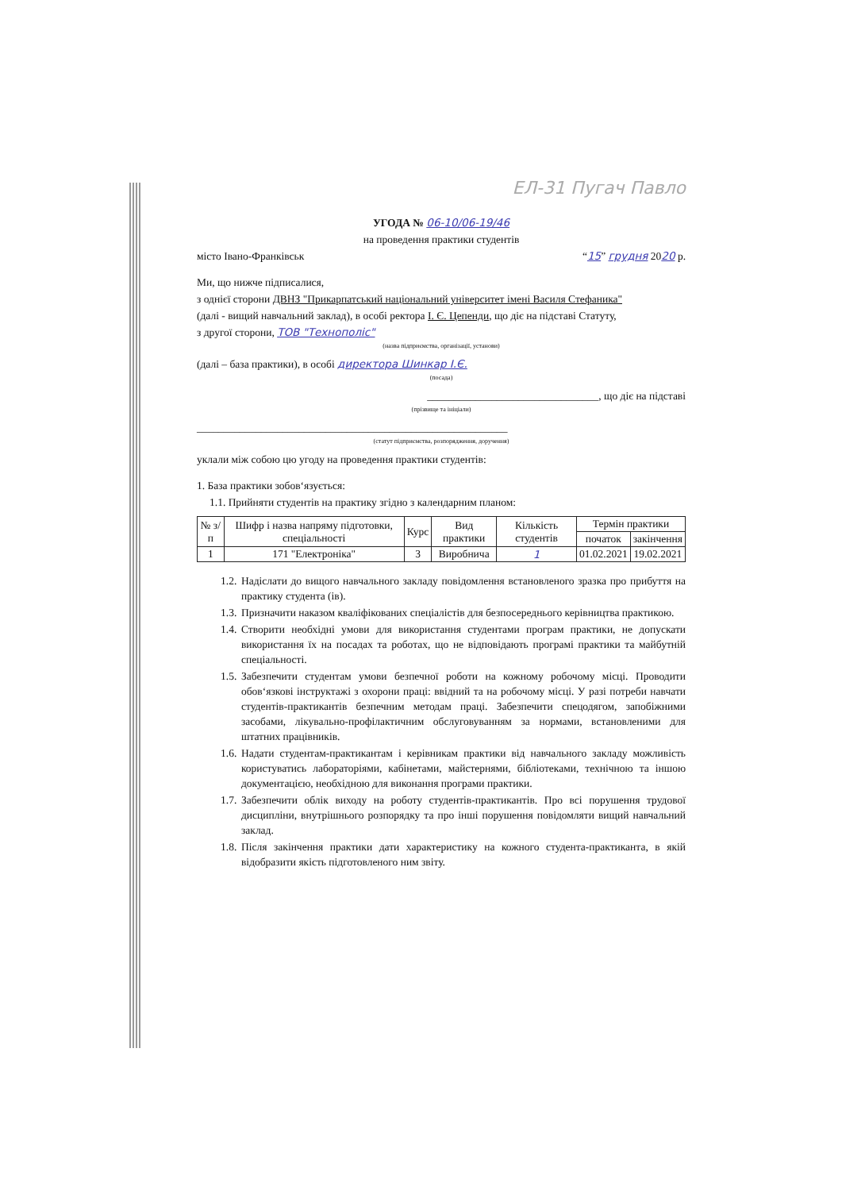ЕЛ-31 Пугач Павло
УГОДА № 06-10/06-19/46
на проведення практики студентів
місто Івано-Франківськ “15” грудня 2020 р.
Ми, що нижче підписалися,
з однієї сторони ДВНЗ "Прикарпатський національний університет імені Василя Стефаника"
(далі - вищий навчальний заклад), в особі ректора І. Є. Цепенди, що діє на підставі Статуту,
з другої сторони, ТОВ "Технополіс"
(назва підприємства, організації, установи)
(далі – база практики), в особі директора Шинкар І.Є.
(посада)
________________________________, що діє на підставі
(прізвище та ініціали)
__________________________________________________________
(статут підприємства, розпорядження, доручення)
уклали між собою цю угоду на проведення практики студентів:
1. База практики зобов‘язується:
1.1. Прийняти студентів на практику згідно з календарним планом:
| № з/п | Шифр і назва напряму підготовки, спеціальності | Курс | Вид практики | Кількість студентів | Термін практики | |
| --- | --- | --- | --- | --- | --- | --- |
| | | | | | початок | закінчення |
| 1 | 171 "Електроніка" | 3 | Виробнича | 1 | 01.02.2021 | 19.02.2021 |
1.2. Надіслати до вищого навчального закладу повідомлення встановленого зразка про прибуття на практику студента (ів).
1.3. Призначити наказом кваліфікованих спеціалістів для безпосереднього керівництва практикою.
1.4. Створити необхідні умови для використання студентами програм практики, не допускати використання їх на посадах та роботах, що не відповідають програмі практики та майбутній спеціальності.
1.5. Забезпечити студентам умови безпечної роботи на кожному робочому місці. Проводити обов‘язкові інструктажі з охорони праці: ввідний та на робочому місці. У разі потреби навчати студентів-практикантів безпечним методам праці. Забезпечити спецодягом, запобіжними засобами, лікувально-профілактичним обслуговуванням за нормами, встановленими для штатних працівників.
1.6. Надати студентам-практикантам і керівникам практики від навчального закладу можливість користуватись лабораторіями, кабінетами, майстернями, бібліотеками, технічною та іншою документацією, необхідною для виконання програми практики.
1.7. Забезпечити облік виходу на роботу студентів-практикантів. Про всі порушення трудової дисципліни, внутрішнього розпорядку та про інші порушення повідомляти вищий навчальний заклад.
1.8. Після закінчення практики дати характеристику на кожного студента-практиканта, в якій відобразити якість підготовленого ним звіту.